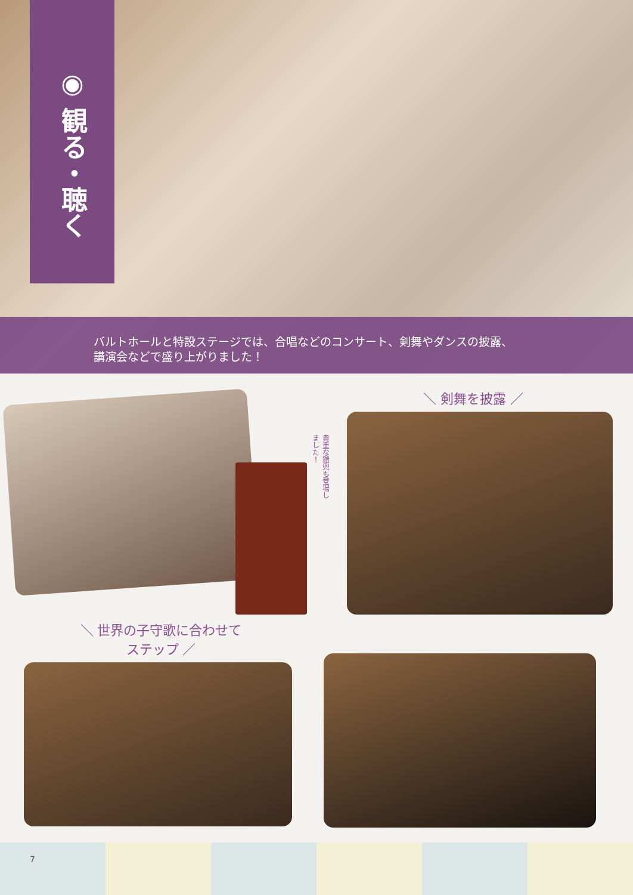◉ 観る・聴く
バルトホールと特設ステージでは、合唱などのコンサート、剣舞やダンスの披露、
講演会などで盛り上がりました！
貴重な鎧兜も登場しました！
＼ 剣舞を披露 ／
＼ 世界の子守歌に合わせて
ステップ ／
7